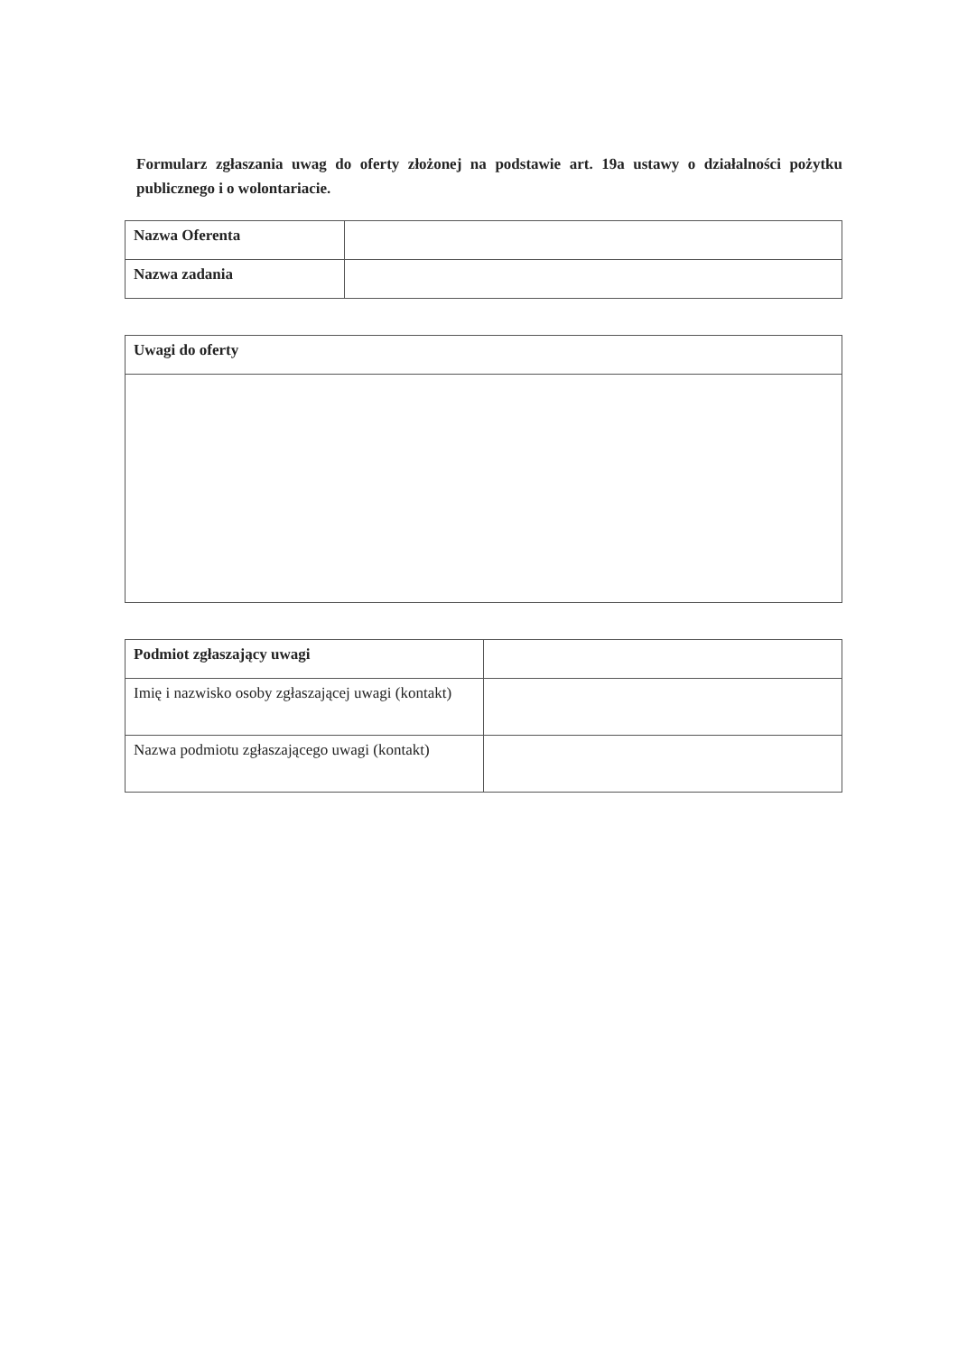Formularz zgłaszania uwag do oferty złożonej na podstawie art. 19a ustawy o działalności pożytku publicznego i o wolontariacie.
| Nazwa Oferenta | |
| Nazwa zadania | |
| Uwagi do oferty |
| Podmiot zgłaszający uwagi | |
| Imię i nazwisko osoby zgłaszającej uwagi (kontakt) | |
| Nazwa podmiotu zgłaszającego uwagi (kontakt) | |